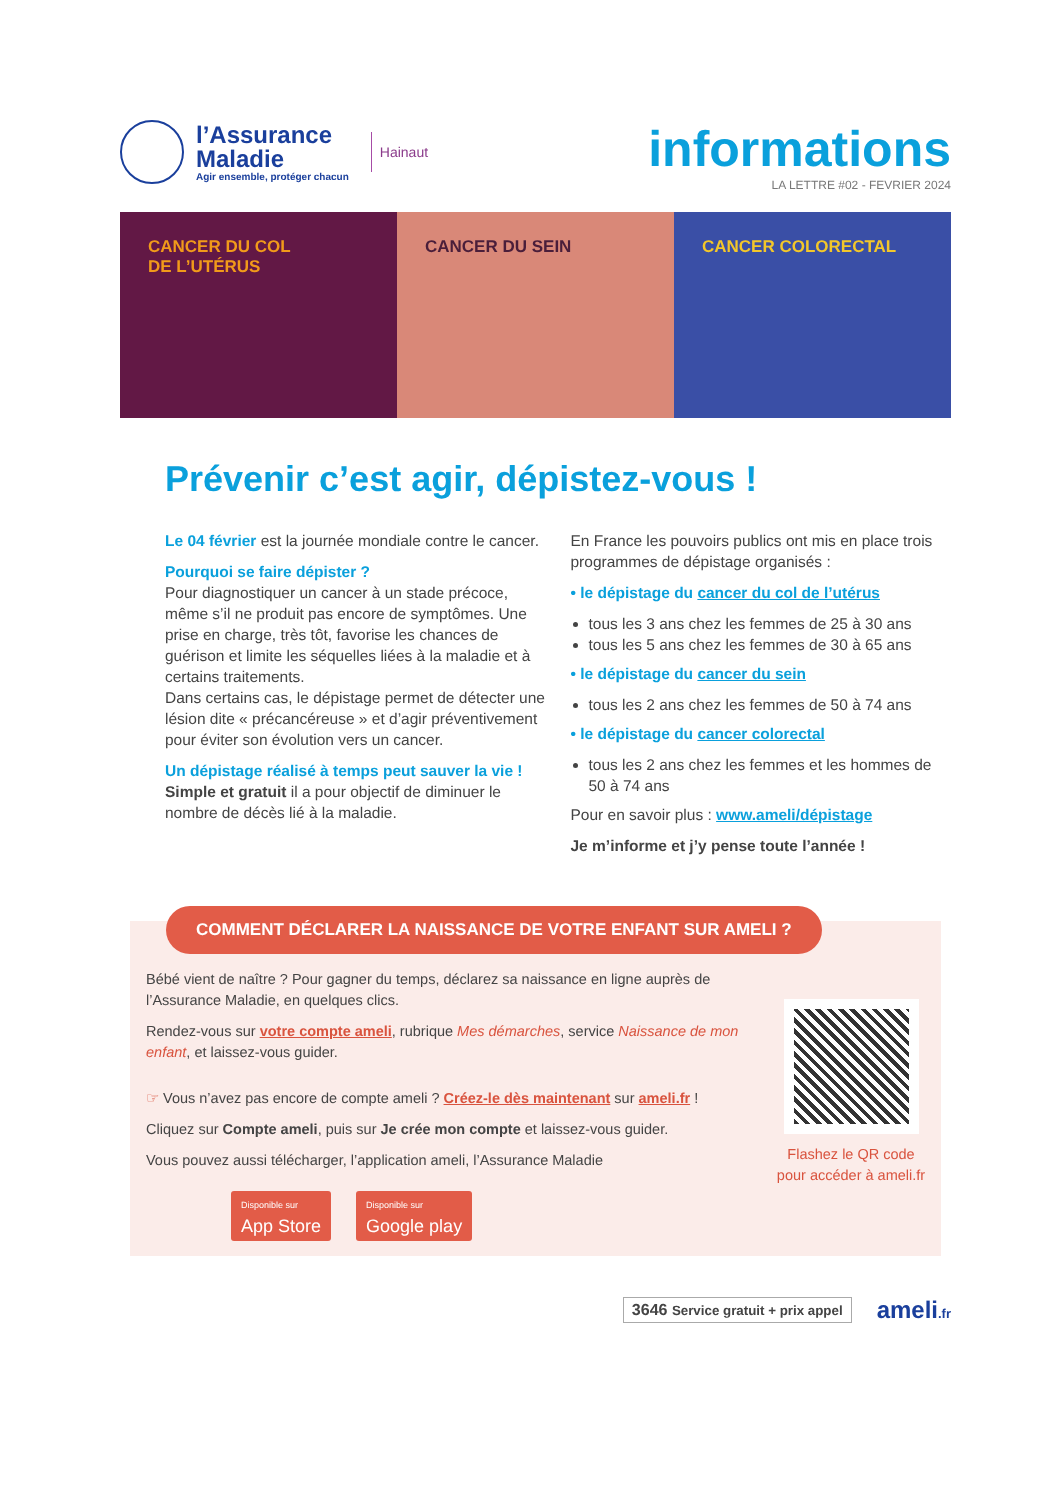l’Assurance
Maladie
Agir ensemble, protéger chacun
Hainaut
informations
LA LETTRE #02 - FEVRIER 2024
CANCER DU COL
DE L’UTÉRUS
CANCER DU SEIN CANCER COLORECTAL
Prévenir c’est agir, dépistez-vous !
Le 04 février est la journée mondiale contre le cancer.
Pourquoi se faire dépister ?
Pour diagnostiquer un cancer à un stade précoce, même s’il ne produit pas encore de symptômes. Une prise en charge, très tôt, favorise les chances de guérison et limite les séquelles liées à la maladie et à certains traitements.
Dans certains cas, le dépistage permet de détecter une lésion dite « précancéreuse » et d’agir préventivement pour éviter son évolution vers un cancer.
Un dépistage réalisé à temps peut sauver la vie !
Simple et gratuit il a pour objectif de diminuer le nombre de décès lié à la maladie.
En France les pouvoirs publics ont mis en place trois programmes de dépistage organisés :
• le dépistage du cancer du col de l’utérus
tous les 3 ans chez les femmes de 25 à 30 ans
tous les 5 ans chez les femmes de 30 à 65 ans
• le dépistage du cancer du sein
tous les 2 ans chez les femmes de 50 à 74 ans
• le dépistage du cancer colorectal
tous les 2 ans chez les femmes et les hommes de 50 à 74 ans
Pour en savoir plus : www.ameli/dépistage
Je m’informe et j’y pense toute l’année !
COMMENT DÉCLARER LA NAISSANCE DE VOTRE ENFANT SUR AMELI ?
Bébé vient de naître ? Pour gagner du temps, déclarez sa naissance en ligne auprès de l’Assurance Maladie, en quelques clics.
Rendez-vous sur votre compte ameli, rubrique Mes démarches, service Naissance de mon enfant, et laissez-vous guider.
☞ Vous n’avez pas encore de compte ameli ? Créez-le dès maintenant sur ameli.fr !
Cliquez sur Compte ameli, puis sur Je crée mon compte et laissez-vous guider.
Vous pouvez aussi télécharger, l’application ameli, l’Assurance Maladie
Disponible sur App Store Disponible sur Google play
Flashez le QR code pour accéder à ameli.fr
3646 Service gratuit + prix appel ameli.fr